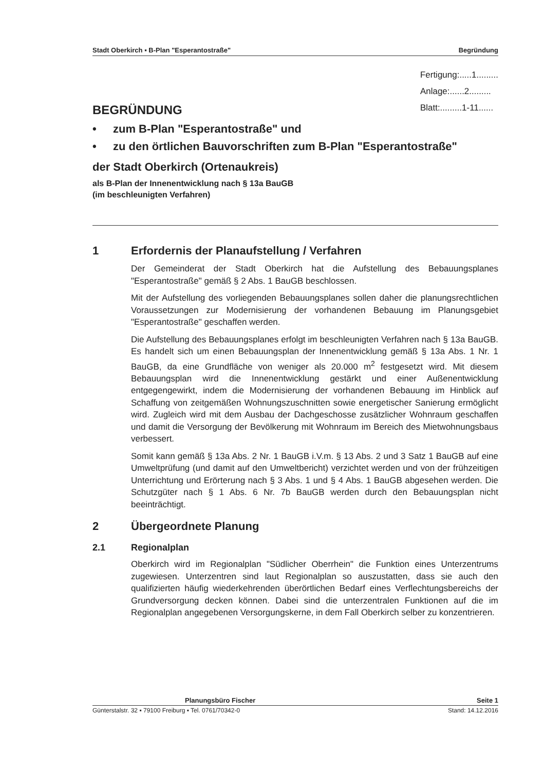Stadt Oberkirch ▪ B-Plan "Esperantostraße" Begründung
Fertigung:.....1.........
Anlage:......2.........
Blatt:.........1-11......
BEGRÜNDUNG
• zum B-Plan "Esperantostraße" und
• zu den örtlichen Bauvorschriften zum B-Plan "Esperantostraße"
der Stadt Oberkirch (Ortenaukreis)
als B-Plan der Innenentwicklung nach § 13a BauGB
(im beschleunigten Verfahren)
1 Erfordernis der Planaufstellung / Verfahren
Der Gemeinderat der Stadt Oberkirch hat die Aufstellung des Bebauungsplanes "Esperantostraße" gemäß § 2 Abs. 1 BauGB beschlossen.
Mit der Aufstellung des vorliegenden Bebauungsplanes sollen daher die planungsrechtlichen Voraussetzungen zur Modernisierung der vorhandenen Bebauung im Planungsgebiet "Esperantostraße" geschaffen werden.
Die Aufstellung des Bebauungsplanes erfolgt im beschleunigten Verfahren nach § 13a BauGB. Es handelt sich um einen Bebauungsplan der Innenentwicklung gemäß § 13a Abs. 1 Nr. 1 BauGB, da eine Grundfläche von weniger als 20.000 m<sup>2</sup> festgesetzt wird. Mit diesem Bebauungsplan wird die Innenentwicklung gestärkt und einer Außenentwicklung entgegengewirkt, indem die Modernisierung der vorhandenen Bebauung im Hinblick auf Schaffung von zeitgemäßen Wohnungszuschnitten sowie energetischer Sanierung ermöglicht wird. Zugleich wird mit dem Ausbau der Dachgeschosse zusätzlicher Wohnraum geschaffen und damit die Versorgung der Bevölkerung mit Wohnraum im Bereich des Mietwohnungsbaus verbessert.
Somit kann gemäß § 13a Abs. 2 Nr. 1 BauGB i.V.m. § 13 Abs. 2 und 3 Satz 1 BauGB auf eine Umweltprüfung (und damit auf den Umweltbericht) verzichtet werden und von der frühzeitigen Unterrichtung und Erörterung nach § 3 Abs. 1 und § 4 Abs. 1 BauGB abgesehen werden. Die Schutzgüter nach § 1 Abs. 6 Nr. 7b BauGB werden durch den Bebauungsplan nicht beeinträchtigt.
2 Übergeordnete Planung
2.1 Regionalplan
Oberkirch wird im Regionalplan "Südlicher Oberrhein" die Funktion eines Unterzentrums zugewiesen. Unterzentren sind laut Regionalplan so auszustatten, dass sie auch den qualifizierten häufig wiederkehrenden überörtlichen Bedarf eines Verflechtungsbereichs der Grundversorgung decken können. Dabei sind die unterzentralen Funktionen auf die im Regionalplan angegebenen Versorgungskerne, in dem Fall Oberkirch selber zu konzentrieren.
Planungsbüro Fischer Seite 1
Günterstalstr. 32 ▪ 79100 Freiburg ▪ Tel. 0761/70342-0 Stand: 14.12.2016